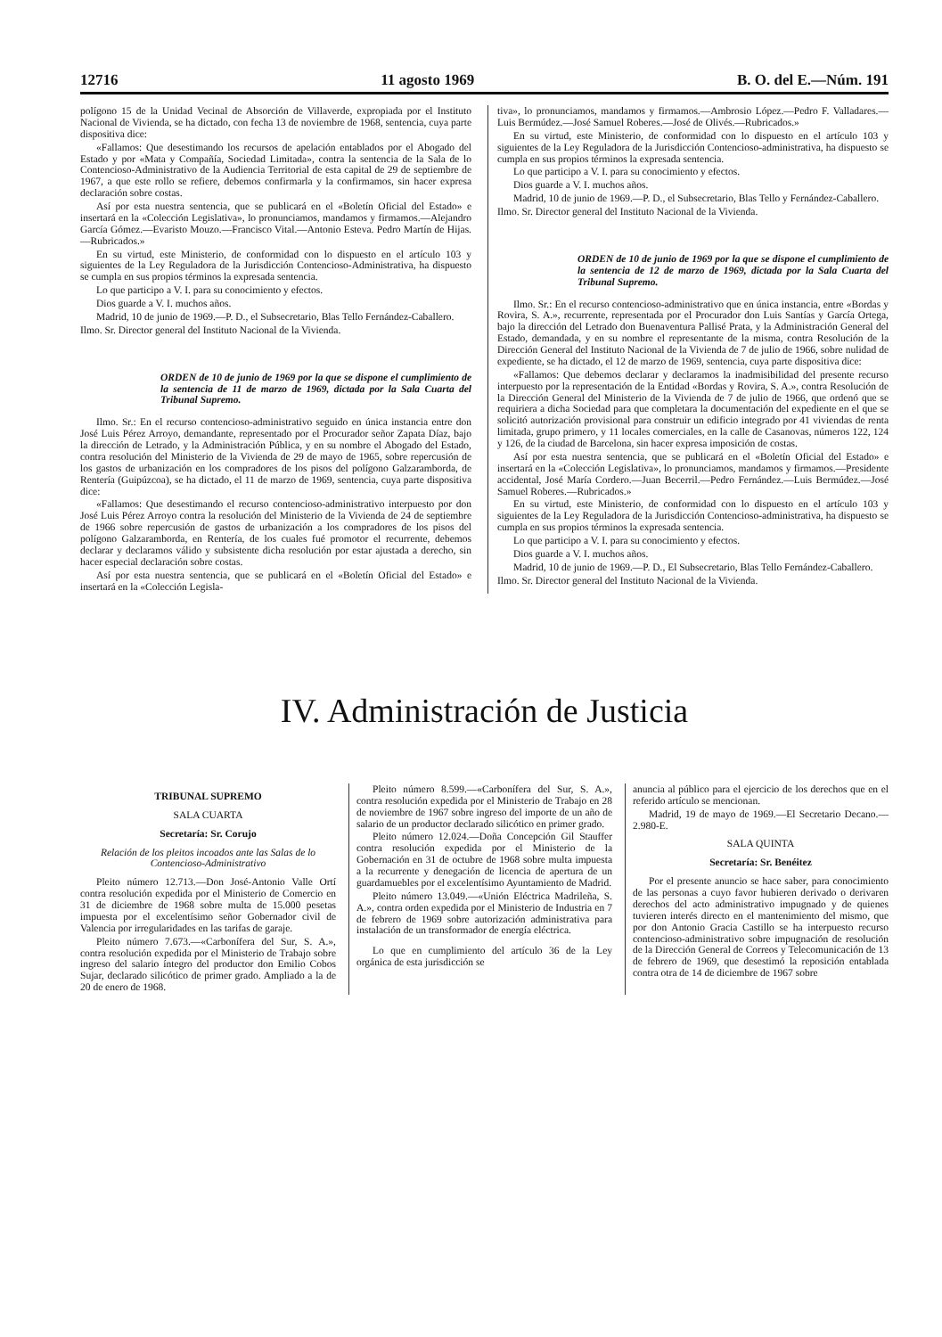12716 11 agosto 1969 B. O. del E.—Núm. 191
polígono 15 de la Unidad Vecinal de Absorción de Villaverde, expropiada por el Instituto Nacional de Vivienda, se ha dictado, con fecha 13 de noviembre de 1968, sentencia, cuya parte dispositiva dice:
«Fallamos: Que desestimando los recursos de apelación entablados por el Abogado del Estado y por «Mata y Compañía, Sociedad Limitada», contra la sentencia de la Sala de lo Contencioso-Administrativo de la Audiencia Territorial de esta capital de 29 de septiembre de 1967, a que este rollo se refiere, debemos confirmarla y la confirmamos, sin hacer expresa declaración sobre costas.
Así por esta nuestra sentencia, que se publicará en el «Boletín Oficial del Estado» e insertará en la «Colección Legislativa», lo pronunciamos, mandamos y firmamos.—Alejandro García Gómez.—Evaristo Mouzo.—Francisco Vital.—Antonio Esteva. Pedro Martín de Hijas.—Rubricados.»
En su virtud, este Ministerio, de conformidad con lo dispuesto en el artículo 103 y siguientes de la Ley Reguladora de la Jurisdicción Contencioso-Administrativa, ha dispuesto se cumpla en sus propios términos la expresada sentencia.
Lo que participo a V. I. para su conocimiento y efectos.
Dios guarde a V. I. muchos años.
Madrid, 10 de junio de 1969.—P. D., el Subsecretario, Blas Tello Fernández-Caballero.
Ilmo. Sr. Director general del Instituto Nacional de la Vivienda.
ORDEN de 10 de junio de 1969 por la que se dispone el cumplimiento de la sentencia de 11 de marzo de 1969, dictada por la Sala Cuarta del Tribunal Supremo.
Ilmo. Sr.: En el recurso contencioso-administrativo seguido en única instancia entre don José Luis Pérez Arroyo, demandante, representado por el Procurador señor Zapata Díaz, bajo la dirección de Letrado, y la Administración Pública, y en su nombre el Abogado del Estado, contra resolución del Ministerio de la Vivienda de 29 de mayo de 1965, sobre repercusión de los gastos de urbanización en los compradores de los pisos del polígono Galzaramborda, de Rentería (Guipúzcoa), se ha dictado, el 11 de marzo de 1969, sentencia, cuya parte dispositiva dice:
«Fallamos: Que desestimando el recurso contencioso-administrativo interpuesto por don José Luis Pérez Arroyo contra la resolución del Ministerio de la Vivienda de 24 de septiembre de 1966 sobre repercusión de gastos de urbanización a los compradores de los pisos del polígono Galzaramborda, en Rentería, de los cuales fué promotor el recurrente, debemos declarar y declaramos válido y subsistente dicha resolución por estar ajustada a derecho, sin hacer especial declaración sobre costas.
Así por esta nuestra sentencia, que se publicará en el «Boletín Oficial del Estado» e insertará en la «Colección Legisla-
tiva», lo pronunciamos, mandamos y firmamos.—Ambrosio López.—Pedro F. Valladares.—Luis Bermúdez.—José Samuel Roberes.—José de Olivés.—Rubricados.»
En su virtud, este Ministerio, de conformidad con lo dispuesto en el artículo 103 y siguientes de la Ley Reguladora de la Jurisdicción Contencioso-administrativa, ha dispuesto se cumpla en sus propios términos la expresada sentencia.
Lo que participo a V. I. para su conocimiento y efectos.
Dios guarde a V. I. muchos años.
Madrid, 10 de junio de 1969.—P. D., el Subsecretario, Blas Tello y Fernández-Caballero.
Ilmo. Sr. Director general del Instituto Nacional de la Vivienda.
ORDEN de 10 de junio de 1969 por la que se dispone el cumplimiento de la sentencia de 12 de marzo de 1969, dictada por la Sala Cuarta del Tribunal Supremo.
Ilmo. Sr.: En el recurso contencioso-administrativo que en única instancia, entre «Bordas y Rovira, S. A.», recurrente, representada por el Procurador don Luis Santías y García Ortega, bajo la dirección del Letrado don Buenaventura Pallisé Prata, y la Administración General del Estado, demandada, y en su nombre el representante de la misma, contra Resolución de la Dirección General del Instituto Nacional de la Vivienda de 7 de julio de 1966, sobre nulidad de expediente, se ha dictado, el 12 de marzo de 1969, sentencia, cuya parte dispositiva dice:
«Fallamos: Que debemos declarar y declaramos la inadmisibilidad del presente recurso interpuesto por la representación de la Entidad «Bordas y Rovira, S. A.», contra Resolución de la Dirección General del Ministerio de la Vivienda de 7 de julio de 1966, que ordenó que se requiriera a dicha Sociedad para que completara la documentación del expediente en el que se solicitó autorización provisional para construir un edificio integrado por 41 viviendas de renta limitada, grupo primero, y 11 locales comerciales, en la calle de Casanovas, números 122, 124 y 126, de la ciudad de Barcelona, sin hacer expresa imposición de costas.
Así por esta nuestra sentencia, que se publicará en el «Boletín Oficial del Estado» e insertará en la «Colección Legislativa», lo pronunciamos, mandamos y firmamos.—Presidente accidental, José María Cordero.—Juan Becerril.—Pedro Fernández.—Luis Bermúdez.—José Samuel Roberes.—Rubricados.»
En su virtud, este Ministerio, de conformidad con lo dispuesto en el artículo 103 y siguientes de la Ley Reguladora de la Jurisdicción Contencioso-administrativa, ha dispuesto se cumpla en sus propios términos la expresada sentencia.
Lo que participo a V. I. para su conocimiento y efectos.
Dios guarde a V. I. muchos años.
Madrid, 10 de junio de 1969.—P. D., El Subsecretario, Blas Tello Fernández-Caballero.
Ilmo. Sr. Director general del Instituto Nacional de la Vivienda.
IV. Administración de Justicia
TRIBUNAL SUPREMO
SALA CUARTA
Secretaría: Sr. Corujo
Relación de los pleitos incoados ante las Salas de lo Contencioso-Administrativo
Pleito número 12.713.—Don José-Antonio Valle Ortí contra resolución expedida por el Ministerio de Comercio en 31 de diciembre de 1968 sobre multa de 15.000 pesetas impuesta por el excelentísimo señor Gobernador civil de Valencia por irregularidades en las tarifas de garaje.
Pleito número 7.673.—«Carbonífera del Sur, S. A.», contra resolución expedida por el Ministerio de Trabajo sobre ingreso del salario íntegro del productor don Emilio Cobos Sujar, declarado silicótico de primer grado. Ampliado a la de 20 de enero de 1968.
Pleito número 8.599.—«Carbonífera del Sur, S. A.», contra resolución expedida por el Ministerio de Trabajo en 28 de noviembre de 1967 sobre ingreso del importe de un año de salario de un productor declarado silicótico en primer grado.
Pleito número 12.024.—Doña Concepción Gil Stauffer contra resolución expedida por el Ministerio de la Gobernación en 31 de octubre de 1968 sobre multa impuesta a la recurrente y denegación de licencia de apertura de un guardamuebles por el excelentísimo Ayuntamiento de Madrid.
Pleito número 13.049.—«Unión Eléctrica Madrileña, S. A.», contra orden expedida por el Ministerio de Industria en 7 de febrero de 1969 sobre autorización administrativa para instalación de un transformador de energía eléctrica.
Lo que en cumplimiento del artículo 36 de la Ley orgánica de esta jurisdicción se
anuncia al público para el ejercicio de los derechos que en el referido artículo se mencionan.
Madrid, 19 de mayo de 1969.—El Secretario Decano.—2.980-E.
SALA QUINTA
Secretaría: Sr. Benéitez
Por el presente anuncio se hace saber, para conocimiento de las personas a cuyo favor hubieren derivado o derivaren derechos del acto administrativo impugnado y de quienes tuvieren interés directo en el mantenimiento del mismo, que por don Antonio Gracia Castillo se ha interpuesto recurso contencioso-administrativo sobre impugnación de resolución de la Dirección General de Correos y Telecomunicación de 13 de febrero de 1969, que desestimó la reposición entablada contra otra de 14 de diciembre de 1967 sobre